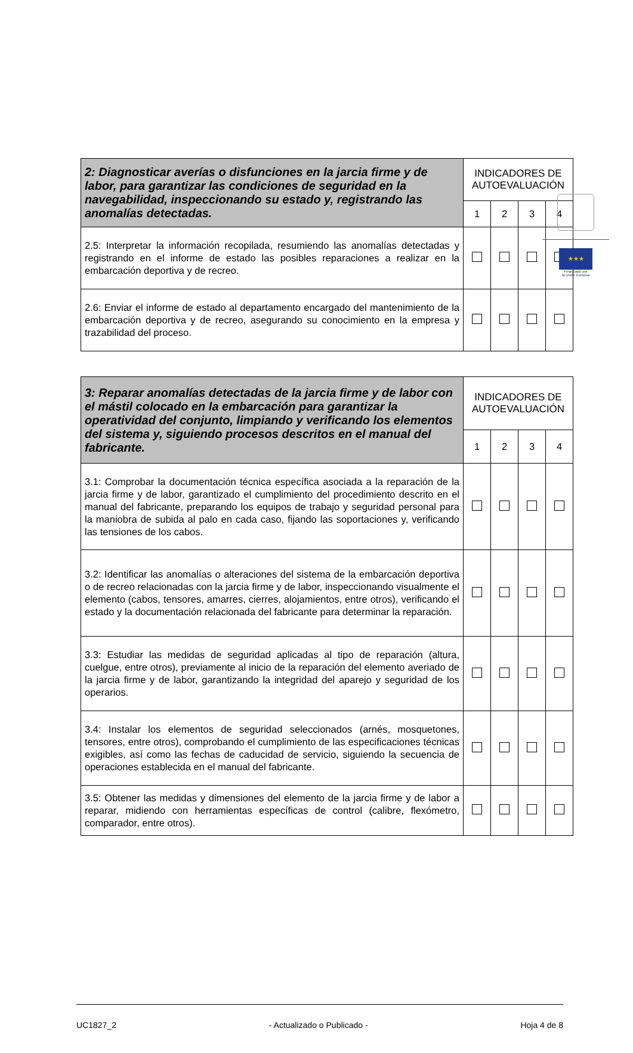★★★
Financiado por
la Unión Europea
| 2: Diagnosticar averías o disfunciones en la jarcia firme y de labor, para garantizar las condiciones de seguridad en la navegabilidad, inspeccionando su estado y, registrando las anomalías detectadas. | INDICADORES DE AUTOEVALUACIÓN | | | |
| --- | --- | --- | --- | --- |
| | 1 | 2 | 3 | 4 |
| 2.5: Interpretar la información recopilada, resumiendo las anomalías detectadas y registrando en el informe de estado las posibles reparaciones a realizar en la embarcación deportiva y de recreo. | | | | |
| 2.6: Enviar el informe de estado al departamento encargado del mantenimiento de la embarcación deportiva y de recreo, asegurando su conocimiento en la empresa y trazabilidad del proceso. | | | | |
| 3: Reparar anomalías detectadas de la jarcia firme y de labor con el mástil colocado en la embarcación para garantizar la operatividad del conjunto, limpiando y verificando los elementos del sistema y, siguiendo procesos descritos en el manual del fabricante. | INDICADORES DE AUTOEVALUACIÓN | | | |
| --- | --- | --- | --- | --- |
| | 1 | 2 | 3 | 4 |
| 3.1: Comprobar la documentación técnica específica asociada a la reparación de la jarcia firme y de labor, garantizado el cumplimiento del procedimiento descrito en el manual del fabricante, preparando los equipos de trabajo y seguridad personal para la maniobra de subida al palo en cada caso, fijando las soportaciones y, verificando las tensiones de los cabos. | | | | |
| 3.2: Identificar las anomalías o alteraciones del sistema de la embarcación deportiva o de recreo relacionadas con la jarcia firme y de labor, inspeccionando visualmente el elemento (cabos, tensores, amarres, cierres, alojamientos, entre otros), verificando el estado y la documentación relacionada del fabricante para determinar la reparación. | | | | |
| 3.3: Estudiar las medidas de seguridad aplicadas al tipo de reparación (altura, cuelgue, entre otros), previamente al inicio de la reparación del elemento averiado de la jarcia firme y de labor, garantizando la integridad del aparejo y seguridad de los operarios. | | | | |
| 3.4: Instalar los elementos de seguridad seleccionados (arnés, mosquetones, tensores, entre otros), comprobando el cumplimiento de las especificaciones técnicas exigibles, así como las fechas de caducidad de servicio, siguiendo la secuencia de operaciones establecida en el manual del fabricante. | | | | |
| 3.5: Obtener las medidas y dimensiones del elemento de la jarcia firme y de labor a reparar, midiendo con herramientas específicas de control (calibre, flexómetro, comparador, entre otros). | | | | |
UC1827_2 - Actualizado o Publicado - Hoja 4 de 8